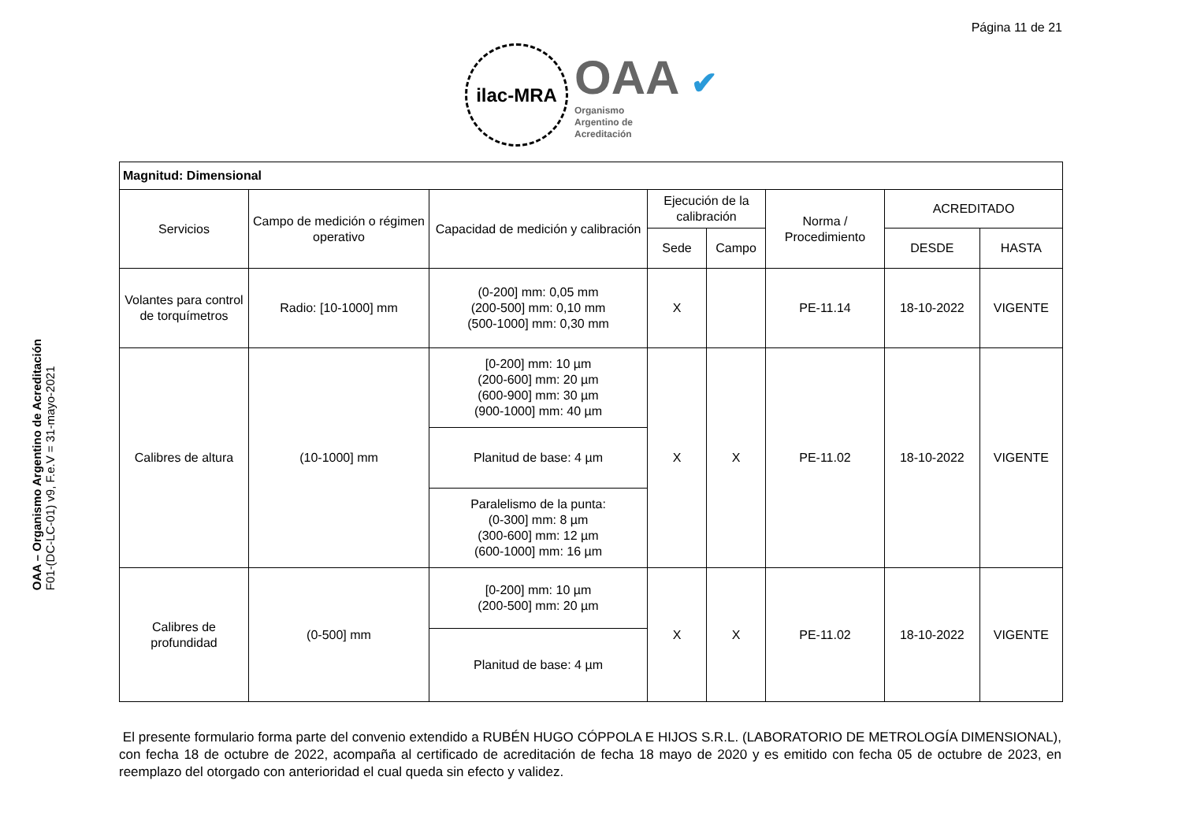Página 11 de 21
ilac-MRA
OAA ✔
Organismo
Argentino de
Acreditación
OAA – Organismo Argentino de Acreditación
F01-(DC-LC-01) v9, F.e.V = 31-mayo-2021
| Magnitud: Dimensional | | | | | | | |
| --- | --- | --- | --- | --- | --- | --- | --- |
| Servicios | Campo de medición o régimen operativo | Capacidad de medición y calibración | Ejecución de la calibración | | Norma / Procedimiento | ACREDITADO | |
| | | | Sede | Campo | | DESDE | HASTA |
| Volantes para control de torquímetros | Radio: [10-1000] mm | (0-200] mm: 0,05 mm (200-500] mm: 0,10 mm (500-1000] mm: 0,30 mm | X | | PE-11.14 | 18-10-2022 | VIGENTE |
| Calibres de altura | (10-1000] mm | [0-200] mm: 10 µm (200-600] mm: 20 µm (600-900] mm: 30 µm (900-1000] mm: 40 µm | X | X | PE-11.02 | 18-10-2022 | VIGENTE |
| | | Planitud de base: 4 µm | | | | | |
| | | Paralelismo de la punta: (0-300] mm: 8 µm (300-600] mm: 12 µm (600-1000] mm: 16 µm | | | | | |
| Calibres de profundidad | (0-500] mm | [0-200] mm: 10 µm (200-500] mm: 20 µm | X | X | PE-11.02 | 18-10-2022 | VIGENTE |
| | | Planitud de base: 4 µm | | | | | |
El presente formulario forma parte del convenio extendido a RUBÉN HUGO CÓPPOLA E HIJOS S.R.L. (LABORATORIO DE METROLOGÍA DIMENSIONAL), con fecha 18 de octubre de 2022, acompaña al certificado de acreditación de fecha 18 mayo de 2020 y es emitido con fecha 05 de octubre de 2023, en reemplazo del otorgado con anterioridad el cual queda sin efecto y validez.